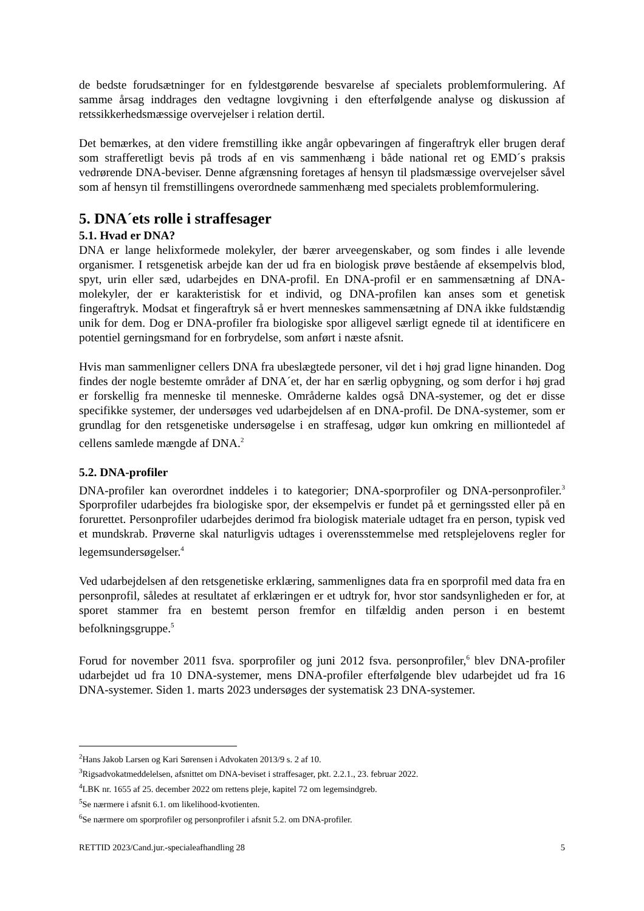de bedste forudsætninger for en fyldestgørende besvarelse af specialets problemformulering. Af samme årsag inddrages den vedtagne lovgivning i den efterfølgende analyse og diskussion af retssikkerhedsmæssige overvejelser i relation dertil.
Det bemærkes, at den videre fremstilling ikke angår opbevaringen af fingeraftryk eller brugen deraf som strafferetligt bevis på trods af en vis sammenhæng i både national ret og EMD´s praksis vedrørende DNA-beviser. Denne afgrænsning foretages af hensyn til pladsmæssige overvejelser såvel som af hensyn til fremstillingens overordnede sammenhæng med specialets problemformulering.
5. DNA´ets rolle i straffesager
5.1. Hvad er DNA?
DNA er lange helixformede molekyler, der bærer arveegenskaber, og som findes i alle levende organismer. I retsgenetisk arbejde kan der ud fra en biologisk prøve bestående af eksempelvis blod, spyt, urin eller sæd, udarbejdes en DNA-profil. En DNA-profil er en sammensætning af DNA-molekyler, der er karakteristisk for et individ, og DNA-profilen kan anses som et genetisk fingeraftryk. Modsat et fingeraftryk så er hvert menneskes sammensætning af DNA ikke fuldstændig unik for dem. Dog er DNA-profiler fra biologiske spor alligevel særligt egnede til at identificere en potentiel gerningsmand for en forbrydelse, som anført i næste afsnit.
Hvis man sammenligner cellers DNA fra ubeslægtede personer, vil det i høj grad ligne hinanden. Dog findes der nogle bestemte områder af DNA´et, der har en særlig opbygning, og som derfor i høj grad er forskellig fra menneske til menneske. Områderne kaldes også DNA-systemer, og det er disse specifikke systemer, der undersøges ved udarbejdelsen af en DNA-profil. De DNA-systemer, som er grundlag for den retsgenetiske undersøgelse i en straffesag, udgør kun omkring en milliontedel af cellens samlede mængde af DNA.<sup>2</sup>
5.2. DNA-profiler
DNA-profiler kan overordnet inddeles i to kategorier; DNA-sporprofiler og DNA-personprofiler.<sup>3</sup> Sporprofiler udarbejdes fra biologiske spor, der eksempelvis er fundet på et gerningssted eller på en forurettet. Personprofiler udarbejdes derimod fra biologisk materiale udtaget fra en person, typisk ved et mundskrab. Prøverne skal naturligvis udtages i overensstemmelse med retsplejelovens regler for legemsundersøgelser.<sup>4</sup>
Ved udarbejdelsen af den retsgenetiske erklæring, sammenlignes data fra en sporprofil med data fra en personprofil, således at resultatet af erklæringen er et udtryk for, hvor stor sandsynligheden er for, at sporet stammer fra en bestemt person fremfor en tilfældig anden person i en bestemt befolkningsgruppe.<sup>5</sup>
Forud for november 2011 fsva. sporprofiler og juni 2012 fsva. personprofiler,<sup>6</sup> blev DNA-profiler udarbejdet ud fra 10 DNA-systemer, mens DNA-profiler efterfølgende blev udarbejdet ud fra 16 DNA-systemer. Siden 1. marts 2023 undersøges der systematisk 23 DNA-systemer.
<sup>2</sup> Hans Jakob Larsen og Kari Sørensen i Advokaten 2013/9 s. 2 af 10.
<sup>3</sup> Rigsadvokatmeddelelsen, afsnittet om DNA-beviset i straffesager, pkt. 2.2.1., 23. februar 2022.
<sup>4</sup> LBK nr. 1655 af 25. december 2022 om rettens pleje, kapitel 72 om legemsindgreb.
<sup>5</sup> Se nærmere i afsnit 6.1. om likelihood-kvotienten.
<sup>6</sup> Se nærmere om sporprofiler og personprofiler i afsnit 5.2. om DNA-profiler.
RETTID 2023/Cand.jur.-specialeafhandling 28 5